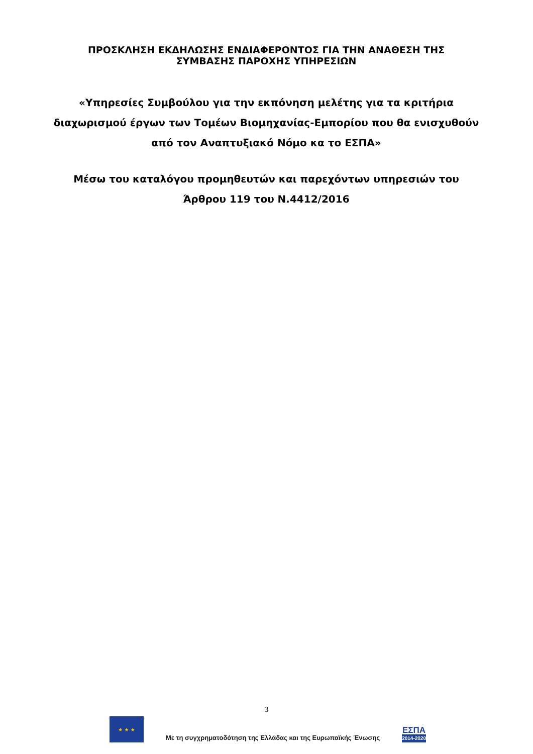ΠΡΟΣΚΛΗΣΗ ΕΚΔΗΛΩΣΗΣ ΕΝΔΙΑΦΕΡΟΝΤΟΣ ΓΙΑ ΤΗΝ ΑΝΑΘΕΣΗ ΤΗΣ
ΣΥΜΒΑΣΗΣ ΠΑΡΟΧΗΣ ΥΠΗΡΕΣΙΩΝ
«Υπηρεσίες Συμβούλου για την εκπόνηση μελέτης για τα κριτήρια διαχωρισμού έργων των Τομέων Βιομηχανίας-Εμπορίου που θα ενισχυθούν από τον Αναπτυξιακό Νόμο κα το ΕΣΠΑ»
Μέσω του καταλόγου προμηθευτών και παρεχόντων υπηρεσιών του Άρθρου 119 του Ν.4412/2016
3
★ ★ ★
Με τη συγχρηματοδότηση της Ελλάδας και της Ευρωπαϊκής Ένωσης
ΕΣΠΑ
2014-2020